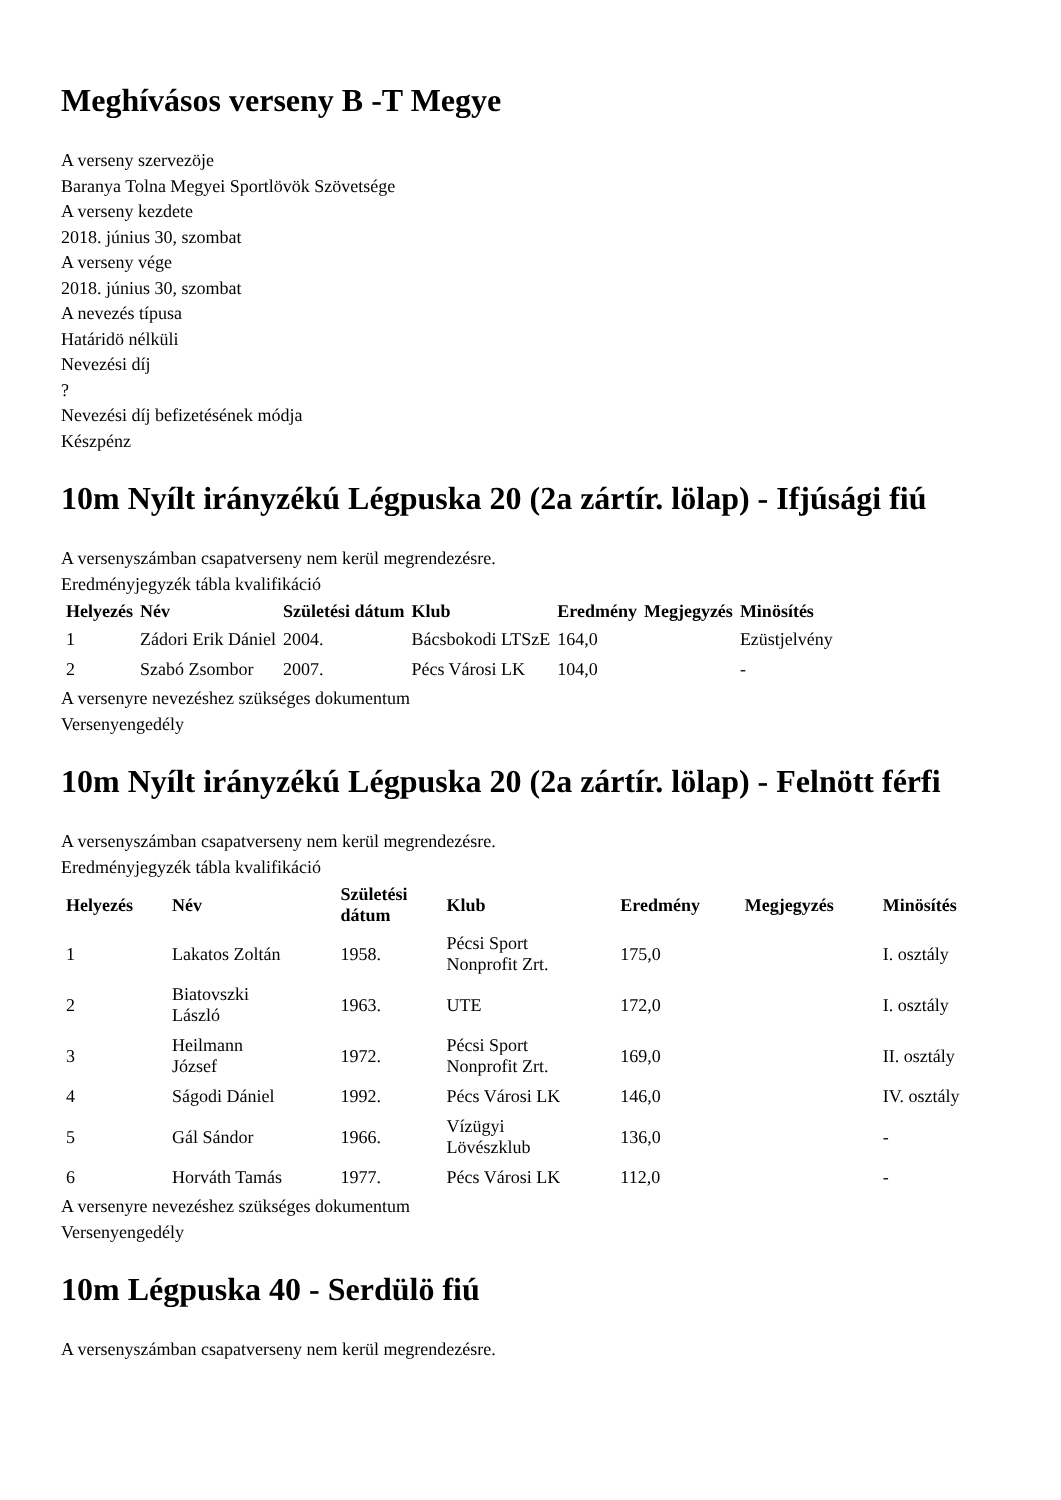Meghívásos verseny B -T Megye
A verseny szervezöje
Baranya Tolna Megyei Sportlövök Szövetsége
A verseny kezdete
2018. június 30, szombat
A verseny vége
2018. június 30, szombat
A nevezés típusa
Határidö nélküli
Nevezési díj
?
Nevezési díj befizetésének módja
Készpénz
10m Nyílt irányzékú Légpuska 20 (2a zártír. lölap) - Ifjúsági fiú
A versenyszámban csapatverseny nem kerül megrendezésre.
Eredményjegyzék tábla kvalifikáció
| Helyezés | Név | Születési dátum | Klub | Eredmény | Megjegyzés | Minösítés |
| --- | --- | --- | --- | --- | --- | --- |
| 1 | Zádori Erik Dániel | 2004. | Bácsbokodi LTSzE | 164,0 | | Ezüstjelvény |
| 2 | Szabó Zsombor | 2007. | Pécs Városi LK | 104,0 | | - |
A versenyre nevezéshez szükséges dokumentum
Versenyengedély
10m Nyílt irányzékú Légpuska 20 (2a zártír. lölap) - Felnött férfi
A versenyszámban csapatverseny nem kerül megrendezésre.
Eredményjegyzék tábla kvalifikáció
| Helyezés | Név | Születési dátum | Klub | Eredmény | Megjegyzés | Minösítés |
| --- | --- | --- | --- | --- | --- | --- |
| 1 | Lakatos Zoltán | 1958. | Pécsi Sport Nonprofit Zrt. | 175,0 | | I. osztály |
| 2 | Biatovszki László | 1963. | UTE | 172,0 | | I. osztály |
| 3 | Heilmann József | 1972. | Pécsi Sport Nonprofit Zrt. | 169,0 | | II. osztály |
| 4 | Ságodi Dániel | 1992. | Pécs Városi LK | 146,0 | | IV. osztály |
| 5 | Gál Sándor | 1966. | Vízügyi Lövészklub | 136,0 | | - |
| 6 | Horváth Tamás | 1977. | Pécs Városi LK | 112,0 | | - |
A versenyre nevezéshez szükséges dokumentum
Versenyengedély
10m Légpuska 40 - Serdülö fiú
A versenyszámban csapatverseny nem kerül megrendezésre.